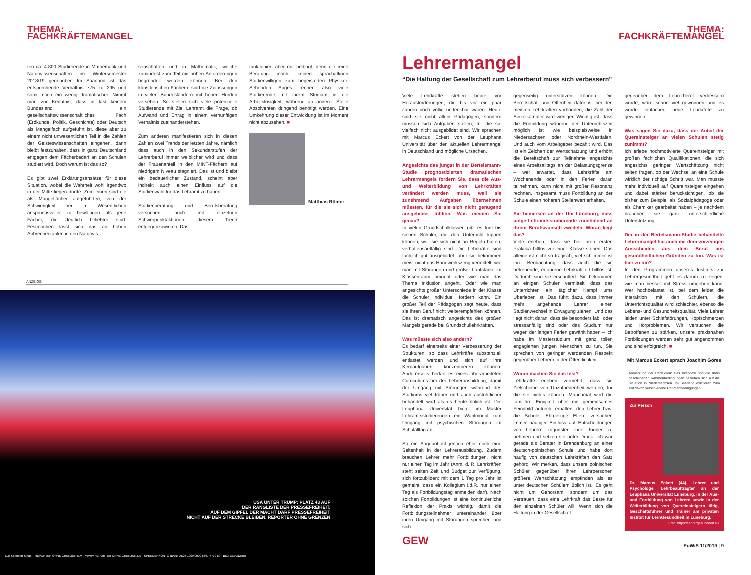THEMA: FACHKRÄFTEMANGEL
ten ca. 4.800 Studierende in Mathematik und Naturwissenschaften im Wintersemester 2018/19 gegenüber. Im Saarland ist das entsprechende Verhältnis 775 zu 295 und somit noch ein wenig dramatischer. Nimmt man zur Kenntnis, dass in fast keinem Bundesland ein gesellschaftswissenschaftliches Fach (Erdkunde, Politik, Geschichte) oder Deutsch als Mangelfach aufgeführt ist, diese aber zu einem nicht unwesentlichen Teil in die Zahlen der Geisteswissenschaften eingehen, dann bleibt festzuhalten, dass in ganz Deutschland entgegen dem Fächerbedarf an den Schulen studiert wird. Doch warum ist das so?
Es gibt zwei Erklärungsansätze für diese Situation, wobei die Wahrheit wohl irgendwo in der Mitte liegen dürfte. Zum einen sind die als Mangelfächer aufgeführten, von der Schwierigkeit her im Wesentlichen anspruchsvoller zu bewältigen als jene Fächer, die deutlich beliebter sind. Festmachen lässt sich das an hohen Abbrecherzahlen in den Naturwis-
senschaften und in Mathematik, welche zumindest zum Teil mit hohen Anforderungen begründet werden können. Bei den künstlerischen Fächern, sind die Zulassungen in vielen Bundesländern mit hohen Hürden versehen. So stellen sich viele potenzielle Studierende mit Ziel Lehramt die Frage, ob Aufwand und Ertrag in einem vernünftigen Verhältnis zueinanderstehen.
Zum anderen manifestieren sich in diesen Zahlen zwei Trends der letzten Jahre, nämlich dass auch in den Sekundarstufen der Lehrerberuf immer weiblicher wird und dass der Frauenanteil in den MINT-Fächern auf niedrigem Niveau stagniert. Das ist und bleibt ein bedauerlicher Zustand, scheint aber indirekt auch einen Einfluss auf die Studienwahl für das Lehramt zu haben.
Studienberatung und Berufsberatung versuchen, auch mit einzelnen Schwerpunktaktionen, diesem Trend entgegenzuwirken. Das
funktioniert aber nur bedingt, denn die reine Beratung macht keinen sprachaffinen Studienwilligen zum begeisterten Physiker. Sehenden Auges rennen also viele Studierende mit ihrem Studium in die Arbeitslosigkeit, während an anderer Stelle Absolventen dringend benötigt werden. Eine Umkehrung dieser Entwicklung ist im Moment nicht abzusehen. ■
Matthias Römer
ANZEIGE
USA UNTER TRUMP: PLATZ 43 AUF
DER RANGLISTE DER PRESSEFREIHEIT.
AUF DEM GIPFEL DER MACHT DARF PRESSEFREIHEIT
NICHT AUF DER STRECKE BLEIBEN. REPORTER OHNE GRENZEN
DZI Spenden-Siegel REPORTER OHNE GRENZEN E.V. · WWW.REPORTER-OHNE-GRENZEN.DE · SPENDENKONTO IBAN: DE26 1009 0000 5667 7770 80 · BIC: BEVODEBB
THEMA: FACHKRÄFTEMANGEL
Lehrermangel
“Die Haltung der Gesellschaft zum Lehrerberuf muss sich verbessern”
Viele Lehrkräfte stehen heute vor Herausforderungen, die bis vor ein paar Jahren noch völlig undenkbar waren. Heute sind sie nicht allein Pädagogen, sondern müssen sich Aufgaben stellen, für die sie vielfach nicht ausgebildet sind. Wir sprachen mit Marcus Eckert von der Leuphana Universität über den aktuellen Lehrermangel in Deutschland und mögliche Ursachen.
Angesichts des jüngst in der Bertelsmann-Studie prognostizierten dramatischen Lehrermangels fordern Sie, dass die Aus- und Weiterbildung von Lehrkräften verändert werden muss, weil sie zunehmend Aufgaben übernehmen müssten, für die sie sich nicht genügend ausgebildet fühlten. Was meinen Sie genau?
In vielen Grundschulklassen gibt es fünf bis sieben Schüler, die den Unterricht kippen können, weil sie sich nicht an Regeln halten, verhaltensauffällig sind. Die Lehrkräfte sind fachlich gut ausgebildet, aber sie bekommen meist nicht das Handwerkszeug vermittelt, wie man mit Störungen und großer Lautstärke im Klassenraum umgeht oder wie man das Thema Inklusion angeht. Oder wie man angesichts großer Unterschiede in der Klasse die Schüler individuell fördern kann. Ein großer Teil der Pädagogen sagt heute, dass sie ihren Beruf nicht weiterempfehlen können. Das ist dramatisch angesichts des großen Mangels gerade bei Grundschullehrkräften.
Was müsste sich also ändern?
Es bedarf einerseits einer Verbesserung der Strukturen, so dass Lehrkräfte substanziell entlastet werden und sich auf ihre Kernaufgaben konzentrieren können. Andererseits bedarf es eines überarbeiteten Curriculums bei der Lehrerausbildung, damit der Umgang mit Störungen während des Studiums viel früher und auch ausführlicher behandelt wird als es heute üblich ist. Die Leuphana Universität bietet im Master Lehramtsstudierenden ein Wahlmodul zum Umgang mit psychischen Störungen im Schulalltag an.
So ein Angebot ist jedoch eher noch eine Seltenheit in der Lehrerausbildung. Zudem brauchen Lehrer mehr Fortbildungen, nicht nur einen Tag im Jahr (Anm. d. R. Lehrkräften steht selten Zeit und Budget zur Verfügung, sich fortzubilden; mit dem 1 Tag pro Jahr ist gemeint, dass ein Kollegium i.d.R. nur einen Tag als Fortbildungstag anmelden darf). Nach solchen Fortbildungen ist eine kontinuierliche Reflexion der Praxis wichtig, damit die Fortbildungsteilnehmer untereinander über ihren Umgang mit Störungen sprechen und sich
GEW
gegenseitig unterstützen können. Die Bereitschaft und Offenheit dafür ist bei den meisten Lehrkräften vorhanden, die Zahl der Einzelkämpfer wird weniger. Wichtig ist, dass die Fortbildung während der Unterrichtszeit möglich ist wie beispielsweise in Niedersachsen oder Nordrhein-Westfalen. Und auch vom Arbeitgeber bezahlt wird. Das ist ein Zeichen der Wertschätzung und erhöht die Bereitschaft zur Teilnahme angesichts eines Arbeitsalltags an der Belastungsgrenze – wer erwartet, dass Lehrkräfte am Wochenende oder in den Ferien daran teilnehmen, kann nicht mit großer Resonanz rechnen. Insgesamt muss Fortbildung an der Schule einen höheren Stellenwert erhalten.
Sie bemerken an der Uni Lüneburg, dass junge Lehramtsstudierende zunehmend an ihrem Berufswunsch zweifeln. Woran liegt das?
Viele erleben, dass sie bei ihren ersten Praktika hilflos vor einer Klasse stehen. Das alleine ist nicht so tragisch, viel schlimmer ist ihre Beobachtung, dass auch die sie betreuende, erfahrene Lehrkraft oft hilflos ist. Dadurch sind sie erschüttert. Sie bekommen an einigen Schulen vermittelt, dass das Unterrichten ein täglicher Kampf ums Überleben ist. Das führt dazu, dass immer mehr angehende Lehrer einen Studienwechsel in Erwägung ziehen. Und das liegt nicht daran, dass sie besonders labil oder stressanfällig sind oder das Studium nur wegen der langen Ferien gewählt haben – ich habe im Masterstudium mit ganz tollen engagierten jungen Menschen zu tun. Sie sprechen von geringer werdenden Respekt gegenüber Lehrern in der Öffentlichkeit.
Woran machen Sie das fest?
Lehrkräfte erleben vermehrt, dass sie Zielscheibe von Unzufriedenheit werden, für die sie nichts können. Manchmal wird die familiäre Einigkeit über ein gemeinsames Feindbild aufrecht erhalten: den Lehrer bzw. die Schule. Ehrgeizige Eltern versuchen immer häufiger Einfluss auf Entscheidungen von Lehrern zugunsten ihrer Kinder zu nehmen und setzen sie unter Druck. Ich war gerade als Berater in Brandenburg an einer deutsch-polnischen Schule und habe dort häufig von deutschen Lehrkräften den Satz gehört: ‚Wir merken, dass unsere polnischen Schüler gegenüber ihren Lehrpersonen größere Wertschätzung empfinden als es unter deutschen Schülern üblich ist.‘ Es geht nicht um Gehorsam, sondern um das Vertrauen, dass eine Lehrkraft das Beste für den einzelnen Schüler will. Wenn sich die Haltung in der Gesellschaft
gegenüber dem Lehrerberuf verbessern würde, wäre schon viel gewonnen und es würde einfacher, neue Lehrkräfte zu gewinnen.
Was sagen Sie dazu, dass der Anteil der Quereinsteiger an vielen Schulen stetig zunimmt?
Ich erlebe hochmotivierte Quereinsteiger mit großen fachlichen Qualifikationen, die sich angesichts geringer Wertschätzung nicht selten fragen, ob der Wechsel an eine Schule wirklich der richtige Schritt war. Man müsste mehr individuell auf Quereinsteiger eingehen und dabei stärker berücksichtigen, ob sie bisher zum Beispiel als Sozialpädagoge oder als Chemiker gearbeitet haben – je nachdem brauchen sie ganz unterschiedliche Unterstützung.
Der in der Bertelsmann-Studie behandelte Lehrermangel hat auch mit dem vorzeitigen Ausscheiden aus dem Beruf aus gesundheitlichen Gründen zu tun. Was ist hier zu tun?
In den Programmen unseres Instituts zur Lehrergesundheit geht es darum zu zeigen, wie man besser mit Stress umgehen kann. Wer hochbelastet ist, bei dem leidet die Interaktion mit den Schülern, die Unterrichtsqualität wird schlechter, ebenso die Lebens- und Gesundheitsqualität. Viele Lehrer leiden unter Schlafstörungen, Kopfschmerzen und Hörproblemen. Wir versuchen die Betroffenen zu stärken, unsere praxisnahen Fortbildungen werden sehr gut angenommen und sind erfolgreich. ■
Mit Marcus Eckert sprach Joachim Göres
Anmerkung der Redaktion: Das Interview und die darin geschilderten Rahmenbedingungen beziehen sich auf die Situation in Niedersachsen. Im Saarland existieren zum Teil davon verschiedene Rahmenbedingungen.
Zur Person
Dr. Marcus Eckert (44), Lehrer und Psychologe, Lehrbeauftragter an der Leuphana Universität Lüneburg, in der Aus- und Fortbildung von Lehrern sowie in der Weiterbildung von Quereinsteigern tätig, Geschäftsführer und Trainer am privaten Institut für LernGesundheit in Lüneburg.
Foto: https://lehrergesundheit.eu
EuWiS 11/2019 | 9